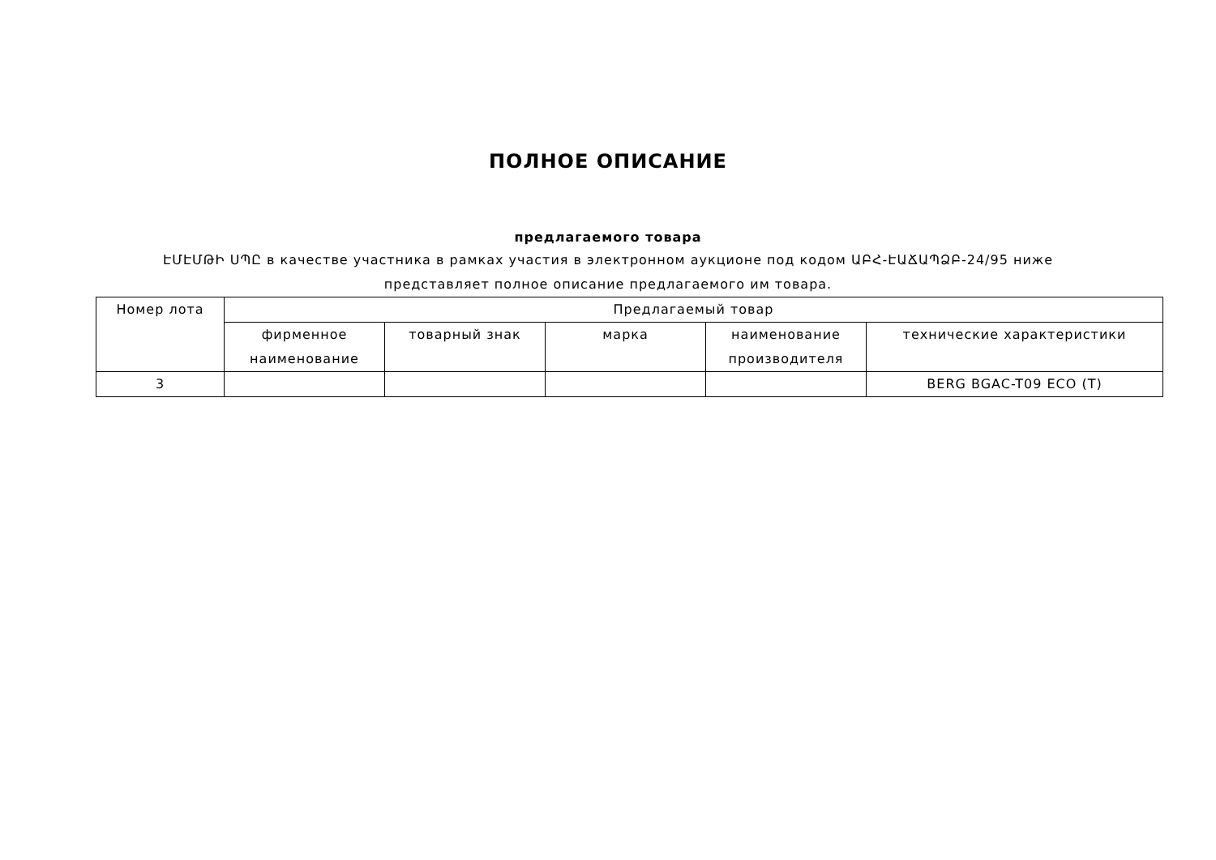ПОЛНОЕ ОПИСАНИЕ
предлагаемого товара
ԷՄԷՄԹԻ ՍՊԸ в качестве участника в рамках участия в электронном аукционе под кодом ԱԲՀ-ԷԱՃԱՊՁԲ-24/95 ниже представляет полное описание предлагаемого им товара.
| Номер лота | Предлагаемый товар | | | | |
| --- | --- | --- | --- | --- | --- |
| | фирменное наименование | товарный знак | марка | наименование производителя | технические характеристики |
| 3 | | | | | BERG BGAC-T09 ECO (T) |